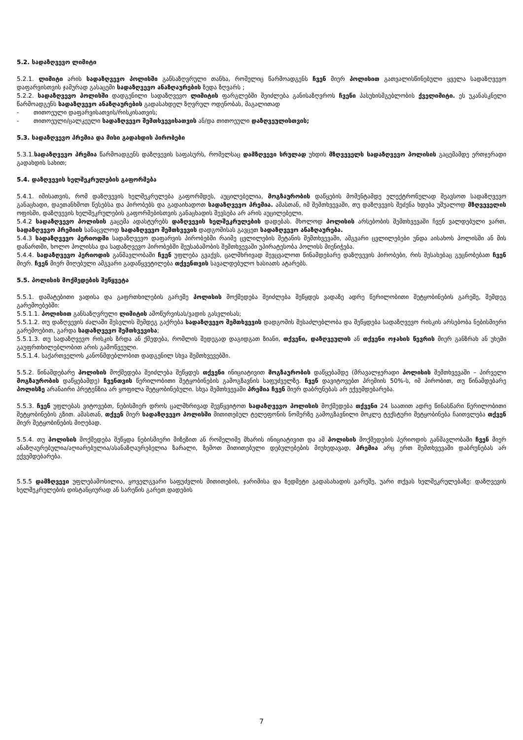5.2. სადაზღვევო ლიმიტი
5.2.1. ლიმიტი არის სადაზღვევო პოლისში განსაზღვრული თანხა, რომელიც წარმოადგენს ჩვენ მიერ პოლისით გათვალისწინებული ყველა სადაზღვევო დაფარვისთვის ჯამურად გასაცემი სადაზღვევო ანაზღაურების ზედა ზღვარს ;
5.2.2. სადაზღვევო პოლისში დადგენილი სადაზღვევო ლიმიტის ფარგლებში შეიძლება განისაზღვროს ჩვენი პასუხისმგებლობის ქველიმიტი. ეს უკანასკნელი წარმოადგენს სადაზღვევო ანაზღაურების გადასახდელ ზღვრულ ოდენობას, მაგალითად
- თითოეული დაფარვისათვის/რისკისათვის;
- თითოეული/ცალკეული სადაზღვევო შემთხვევისათვის ან/და თითოეული დაზღვეულისთვის;
5.3. სადაზღვევო პრემია და მისი გადახდის პირობები
5.3.1.სადაზღვევო პრემია წარმოადგენს დაზღვევის საფასურს, რომელსაც დამზღვევი სრულად უხდის მზღვეველს სადაზღვევო პოლისის გაცემამდე ერთჯერადი გადახდის სახით;
5.4. დაზღვევის ხელშეკრულების გაფორმება
5.4.1. იმისათვის, რომ დაზღვევის ხელშეკრულება გაფორმდეს, აუცილებელია, მოგზაურობის დაწყების მომენტამდე ელექტრონულად შეავსოთ სადაზღვევო განაცხადი, დაეთანხმოთ წესებსა და პირობებს და გადაიხადოთ სადაზღვევო პრემია. ამასთან, იმ შემთხვევაში, თუ დაზღვევის შეძენა ხდება უშუალოდ მზღვეველის ოფისში, დაზღვევის ხელშეკრულების გაფორმებისთვის განაცხადის შევსება არ არის აუცილებელი.
5.4.2 სადაზღვევო პოლისის გაცემა ადასტურებს დაზღვევის ხელშეკრულების დადებას. მხოლოდ პოლისის არსებობის შემთხვევაში ჩვენ ვალდებული ვართ, სადაზღვევო პრემიის სანაცვლოდ სადაზღვევო შემთხვევის დადგომისას გავცეთ სადაზღვევო ანაზღაურება.
5.4.3 სადაზღვევო პერიოდში სადაზღვევო დაფარვის პირობებში რაიმე ცვლილების შეტანის შემთხვევაში, ამგვარი ცვლილებები უნდა აისახოს პოლისში ან მის დანართში, ხოლო პოლისსა და სადაზღვევო პირობებში შეუსაბამობის შემთხვევაში უპირატესობა პოლისს მიენიჭება.
5.4.4. სადაზღვევო პერიოდის განმავლობაში ჩვენ უფლება გვაქვს, ცალმხრივად შევცვალოთ წინამდებარე დაზღვევის პირობები, რის შესახებაც გეცნობებათ ჩვენ მიერ. ჩვენ მიერ მიღებული ამგვარი გადაწყვეტილება თქვენთვის სავალდებულო ხასიათს ატარებს.
5.5. პოლისის მოქმედების შეწყვეტა
5.5.1. დამატებითი ვადისა და გაფრთხილების გარეშე პოლისის მოქმედება შეიძლება შეწყდეს ვადაზე ადრე წერილობითი შეტყობინების გარეშე, შემდეგ გარემოებებში:
5.5.1.1. პოლისით განსაზღვრული ლიმიტის ამოწურვისას/ვადის გასვლისას;
5.5.1.2. თუ დაზღვევის ძალაში შესვლის შემდეგ გაქრება სადაზღვევო შემთხვევის დადგომის შესაძლებლობა და შეწყდება სადაზღვევო რისკის არსებობა ნებისმიერი გარემოებით, გარდა სადაზღვევო შემთხვევისა;
5.5.1.3. თუ სადაზღვევო რისკის ზრდა ან ქმედება, რომლის შედეგად დაგიდგათ ზიანი, თქვენი, დაზღვეულის ან თქვენი ოჯახის წევრის მიერ განზრახ ან უხეში გაუფრთხილებლობით არის გამოწვეული.
5.5.1.4. საქართველოს კანონმდებლობით დადგენილ სხვა შემთხვევებში.
5.5.2. წინამდებარე პოლისის მოქმედება შეიძლება შეწყდეს თქვენი ინიციატივით მოგზაურობის დაწყებამდე (მრავალჯერადი პოლისის შემთხვევაში – პირველი მოგზაურობის დაწყებამდე) ჩვენთვის წერილობითი შეტყობინების გამოგზავნის საფუძველზე. ჩვენ დავიტოვებთ პრემიის 50%-ს, იმ პირობით, თუ წინამდებარე პოლისზე არანაირი პრეტენზია არ ყოფილა შეტყობინებული. სხვა შემთხვევაში პრემია ჩვენ მიერ დაბრუნებას არ ექვემდებარება.
5.5.3. ჩვენ უფლებას ვიტოვებთ, ნებისმიერ დროს ცალმხრივად შევწყვიტოთ სადაზღვევო პოლისის მოქმედება თქვენი 24 საათით ადრე წინასწარი წერილობითი შეტყობინების გზით. ამასთან, თქვენ მიერ სადაზღვევო პოლისში მითითებულ ტელეფონის ნომერზე გამოგზავნილი მოკლე ტექსტური შეტყობინება ჩაითვლება თქვენ მიერ შეტყობინების მიღებად.
5.5.4. თუ პოლისის მოქმედება შეწყდა ნებისმიერი მიზეზით ან რომელიმე მხარის ინიციატივით და ამ პოლისის მოქმედების პერიოდის განმავლობაში ჩვენ მიერ ანაზღაურებულია/აღიარებულია/ასანაზღაურებელია ზარალი, ზემოთ მითითებული დებულებების მიუხედავად, პრემია არც ერთ შემთხვევაში დაბრუნებას არ ექვემდებარება.
5.5.5 დამზღვევი უფლებამოსილია, ყოველგვარი საფუძვლის მითითების, ჯარიმისა და ზედმეტი გადასახადის გარეშე, უარი თქვას ხელშეკრულებაზე: დაზღვევის ხელშეკრულების დისტანციურად ან სარეწის გარეთ დადების
7